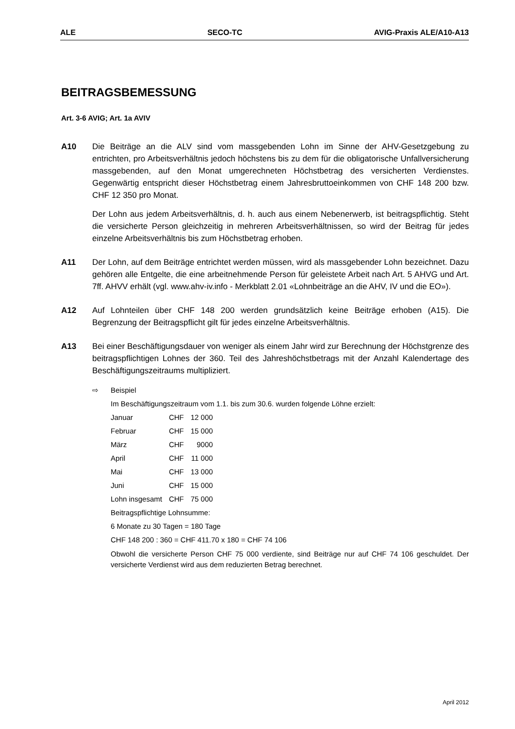ALE SECO-TC AVIG-Praxis ALE/A10-A13
BEITRAGSBEMESSUNG
Art. 3-6 AVIG; Art. 1a AVIV
A10 Die Beiträge an die ALV sind vom massgebenden Lohn im Sinne der AHV-Gesetzgebung zu entrichten, pro Arbeitsverhältnis jedoch höchstens bis zu dem für die obligatorische Unfallversicherung massgebenden, auf den Monat umgerechneten Höchstbetrag des versicherten Verdienstes. Gegenwärtig entspricht dieser Höchstbetrag einem Jahresbruttoeinkommen von CHF 148 200 bzw. CHF 12 350 pro Monat.
Der Lohn aus jedem Arbeitsverhältnis, d. h. auch aus einem Nebenerwerb, ist beitragspflichtig. Steht die versicherte Person gleichzeitig in mehreren Arbeitsverhältnissen, so wird der Beitrag für jedes einzelne Arbeitsverhältnis bis zum Höchstbetrag erhoben.
A11 Der Lohn, auf dem Beiträge entrichtet werden müssen, wird als massgebender Lohn bezeichnet. Dazu gehören alle Entgelte, die eine arbeitnehmende Person für geleistete Arbeit nach Art. 5 AHVG und Art. 7ff. AHVV erhält (vgl. www.ahv-iv.info - Merkblatt 2.01 «Lohnbeiträge an die AHV, IV und die EO»).
A12 Auf Lohnteilen über CHF 148 200 werden grundsätzlich keine Beiträge erhoben (A15). Die Begrenzung der Beitragspflicht gilt für jedes einzelne Arbeitsverhältnis.
A13 Bei einer Beschäftigungsdauer von weniger als einem Jahr wird zur Berechnung der Höchstgrenze des beitragspflichtigen Lohnes der 360. Teil des Jahreshöchstbetrags mit der Anzahl Kalendertage des Beschäftigungszeitraums multipliziert.
⇨ Beispiel
Im Beschäftigungszeitraum vom 1.1. bis zum 30.6. wurden folgende Löhne erzielt:
| Januar | CHF | 12 000 |
| Februar | CHF | 15 000 |
| März | CHF | 9000 |
| April | CHF | 11 000 |
| Mai | CHF | 13 000 |
| Juni | CHF | 15 000 |
| Lohn insgesamt | CHF | 75 000 |
Beitragspflichtige Lohnsumme:
6 Monate zu 30 Tagen = 180 Tage
CHF 148 200 : 360 = CHF 411.70 x 180 = CHF 74 106
Obwohl die versicherte Person CHF 75 000 verdiente, sind Beiträge nur auf CHF 74 106 geschuldet. Der versicherte Verdienst wird aus dem reduzierten Betrag berechnet.
April 2012